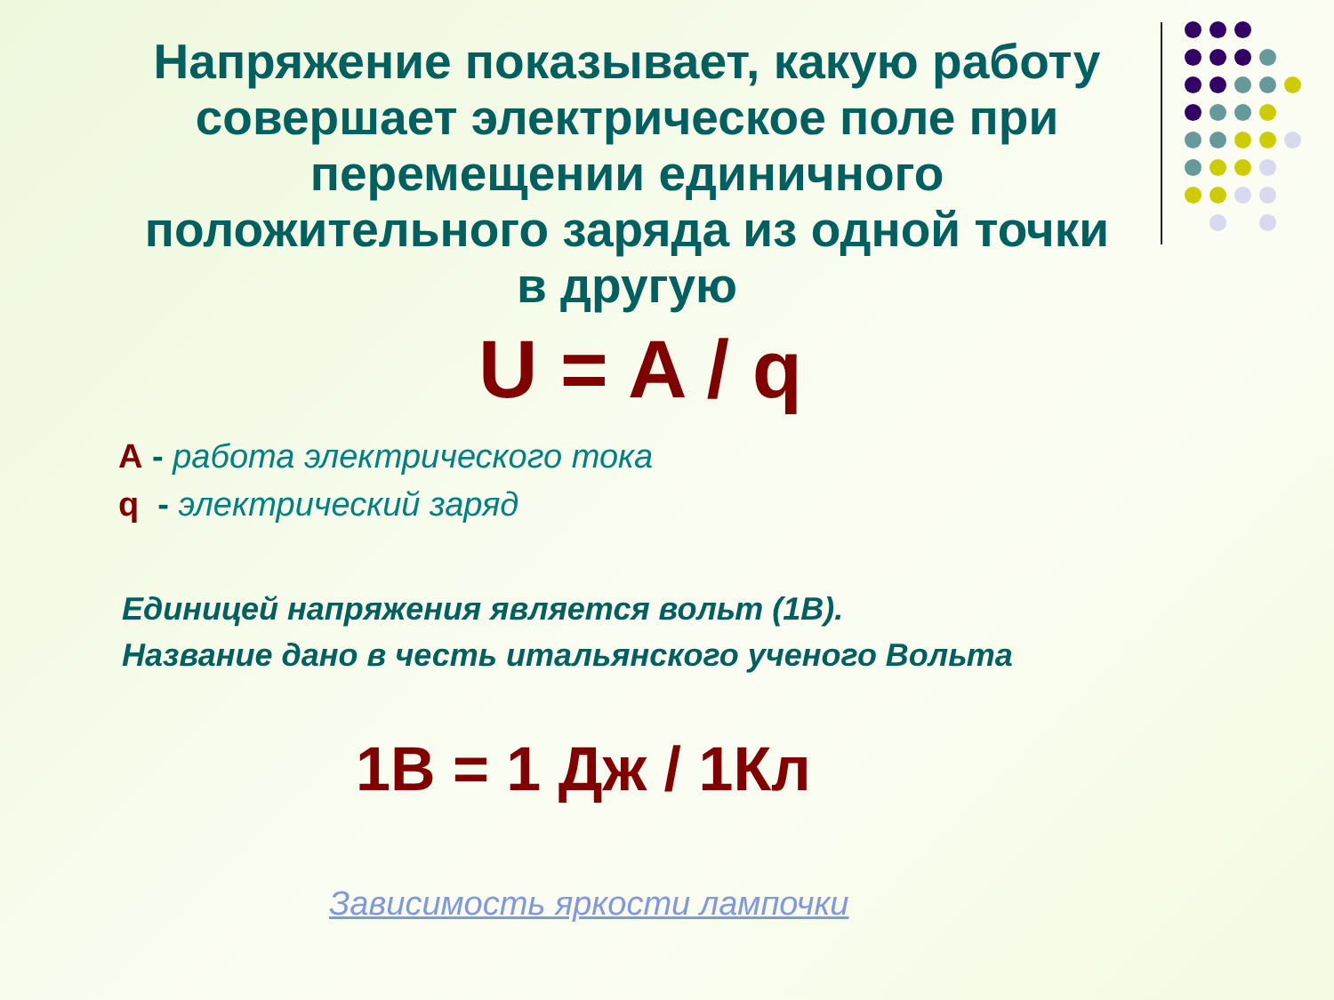Напряжение показывает, какую работу совершает электрическое поле при перемещении единичного положительного заряда из одной точки в другую
U = A / q
A - работа электрического тока
q - электрический заряд
Единицей напряжения является вольт (1В).
Название дано в честь итальянского ученого Вольта
1В = 1 Дж / 1Кл
Зависимость яркости лампочки